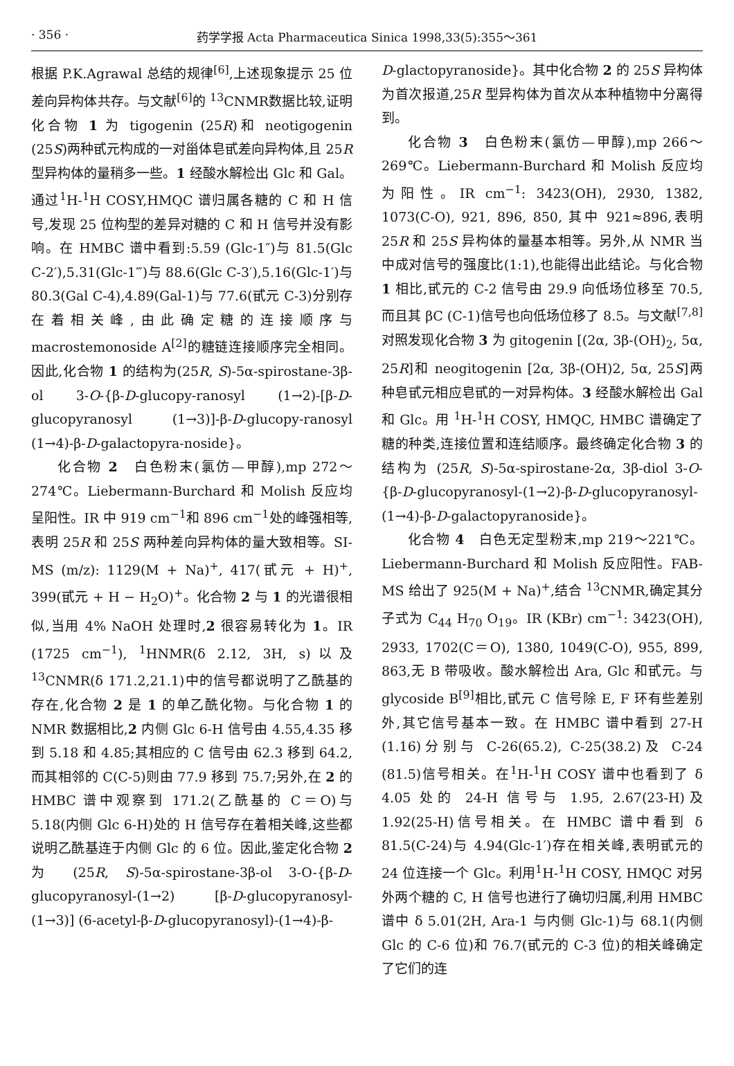· 356 · 药学学报 Acta Pharmaceutica Sinica 1998,33(5):355～361
根据 P.K.Agrawal 总结的规律<sup>[6]</sup>,上述现象提示 25 位差向异构体共存。与文献<sup>[6]</sup>的 <sup>13</sup>CNMR数据比较,证明化合物 1 为 tigogenin (25R)和 neotigogenin (25S)两种甙元构成的一对甾体皂甙差向异构体,且 25R 型异构体的量稍多一些。1 经酸水解检出 Glc 和 Gal。通过<sup>1</sup>H-<sup>1</sup>H COSY,HMQC 谱归属各糖的 C 和 H 信号,发现 25 位构型的差异对糖的 C 和 H 信号并没有影响。在 HMBC 谱中看到:5.59 (Glc-1″)与 81.5(Glc C-2′),5.31(Glc-1‴)与 88.6(Glc C-3′),5.16(Glc-1′)与 80.3(Gal C-4),4.89(Gal-1)与 77.6(甙元 C-3)分别存在着相关峰,由此确定糖的连接顺序与 macrostemonoside A<sup>[2]</sup>的糖链连接顺序完全相同。因此,化合物 1 的结构为(25R, S)-5α-spirostane-3β-ol 3-O-{β-D-glucopy-ranosyl (1→2)-[β-D-glucopyranosyl (1→3)]-β-D-glucopy-ranosyl (1→4)-β-D-galactopyra-noside}。
化合物 2　白色粉末(氯仿—甲醇),mp 272～274℃。Liebermann-Burchard 和 Molish 反应均呈阳性。IR 中 919 cm<sup>−1</sup>和 896 cm<sup>−1</sup>处的峰强相等,表明 25R 和 25S 两种差向异构体的量大致相等。SI-MS (m/z): 1129(M + Na)<sup>+</sup>, 417(甙元 + H)<sup>+</sup>, 399(甙元 + H − H<sub>2</sub>O)<sup>+</sup>。化合物 2 与 1 的光谱很相似,当用 4% NaOH 处理时,2 很容易转化为 1。IR (1725 cm<sup>−1</sup>), <sup>1</sup>HNMR(δ 2.12, 3H, s)以及 <sup>13</sup>CNMR(δ 171.2,21.1)中的信号都说明了乙酰基的存在,化合物 2 是 1 的单乙酰化物。与化合物 1 的 NMR 数据相比,2 内侧 Glc 6-H 信号由 4.55,4.35 移到 5.18 和 4.85;其相应的 C 信号由 62.3 移到 64.2,而其相邻的 C(C-5)则由 77.9 移到 75.7;另外,在 2 的 HMBC 谱中观察到 171.2(乙酰基的 C＝O)与 5.18(内侧 Glc 6-H)处的 H 信号存在着相关峰,这些都说明乙酰基连于内侧 Glc 的 6 位。因此,鉴定化合物 2 为 (25R, S)-5α-spirostane-3β-ol 3-O-{β-D-glucopyranosyl-(1→2) [β-D-glucopyranosyl-(1→3)] (6-acetyl-β-D-glucopyranosyl)-(1→4)-β-
D-glactopyranoside}。其中化合物 2 的 25S 异构体为首次报道,25R 型异构体为首次从本种植物中分离得到。
化合物 3　白色粉末(氯仿—甲醇),mp 266～269℃。Liebermann-Burchard 和 Molish 反应均为阳性。IR cm<sup>−1</sup>: 3423(OH), 2930, 1382, 1073(C-O), 921, 896, 850, 其中 921≈896,表明 25R 和 25S 异构体的量基本相等。另外,从 NMR 当中成对信号的强度比(1:1),也能得出此结论。与化合物 1 相比,甙元的 C-2 信号由 29.9 向低场位移至 70.5,而且其 βC (C-1)信号也向低场位移了 8.5。与文献<sup>[7,8]</sup>对照发现化合物 3 为 gitogenin [(2α, 3β-(OH)<sub>2</sub>, 5α, 25R]和 neogitogenin [2α, 3β-(OH)2, 5α, 25S]两种皂甙元相应皂甙的一对异构体。3 经酸水解检出 Gal 和 Glc。用 <sup>1</sup>H-<sup>1</sup>H COSY, HMQC, HMBC 谱确定了糖的种类,连接位置和连结顺序。最终确定化合物 3 的结构为 (25R, S)-5α-spirostane-2α, 3β-diol 3-O-{β-D-glucopyranosyl-(1→2)-β-D-glucopyranosyl-(1→4)-β-D-galactopyranoside}。
化合物 4　白色无定型粉末,mp 219～221℃。Liebermann-Burchard 和 Molish 反应阳性。FAB-MS 给出了 925(M + Na)<sup>+</sup>,结合 <sup>13</sup>CNMR,确定其分子式为 C<sub>44</sub> H<sub>70</sub> O<sub>19</sub>。IR (KBr) cm<sup>−1</sup>: 3423(OH), 2933, 1702(C＝O), 1380, 1049(C-O), 955, 899, 863,无 B 带吸收。酸水解检出 Ara, Glc 和甙元。与 glycoside B<sup>[9]</sup>相比,甙元 C 信号除 E, F 环有些差别外,其它信号基本一致。在 HMBC 谱中看到 27-H (1.16)分别与 C-26(65.2), C-25(38.2)及 C-24 (81.5)信号相关。在<sup>1</sup>H-<sup>1</sup>H COSY 谱中也看到了 δ 4.05 处的 24-H 信号与 1.95, 2.67(23-H)及 1.92(25-H)信号相关。在 HMBC 谱中看到 δ 81.5(C-24)与 4.94(Glc-1′)存在相关峰,表明甙元的 24 位连接一个 Glc。利用<sup>1</sup>H-<sup>1</sup>H COSY, HMQC 对另外两个糖的 C, H 信号也进行了确切归属,利用 HMBC 谱中 δ 5.01(2H, Ara-1 与内侧 Glc-1)与 68.1(内侧 Glc 的 C-6 位)和 76.7(甙元的 C-3 位)的相关峰确定了它们的连